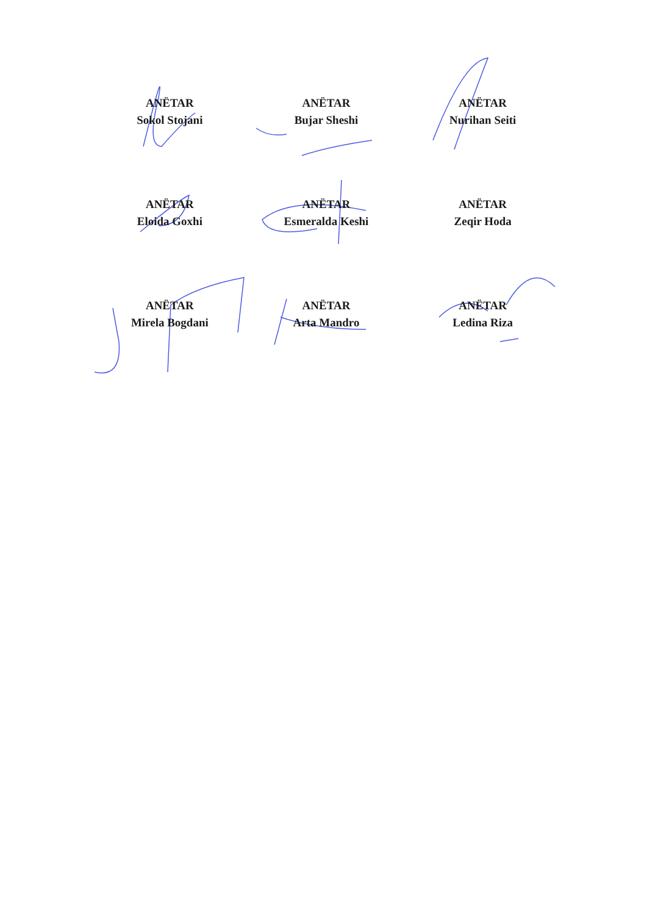ANËTAR
Sokol Stojani
ANËTAR
Bujar Sheshi
ANËTAR
Nurihan Seiti
ANËTAR
Eloida Goxhi
ANËTAR
Esmeralda Keshi
ANËTAR
Zeqir Hoda
ANËTAR
Mirela Bogdani
ANËTAR
Arta Mandro
ANËTAR
Ledina Riza